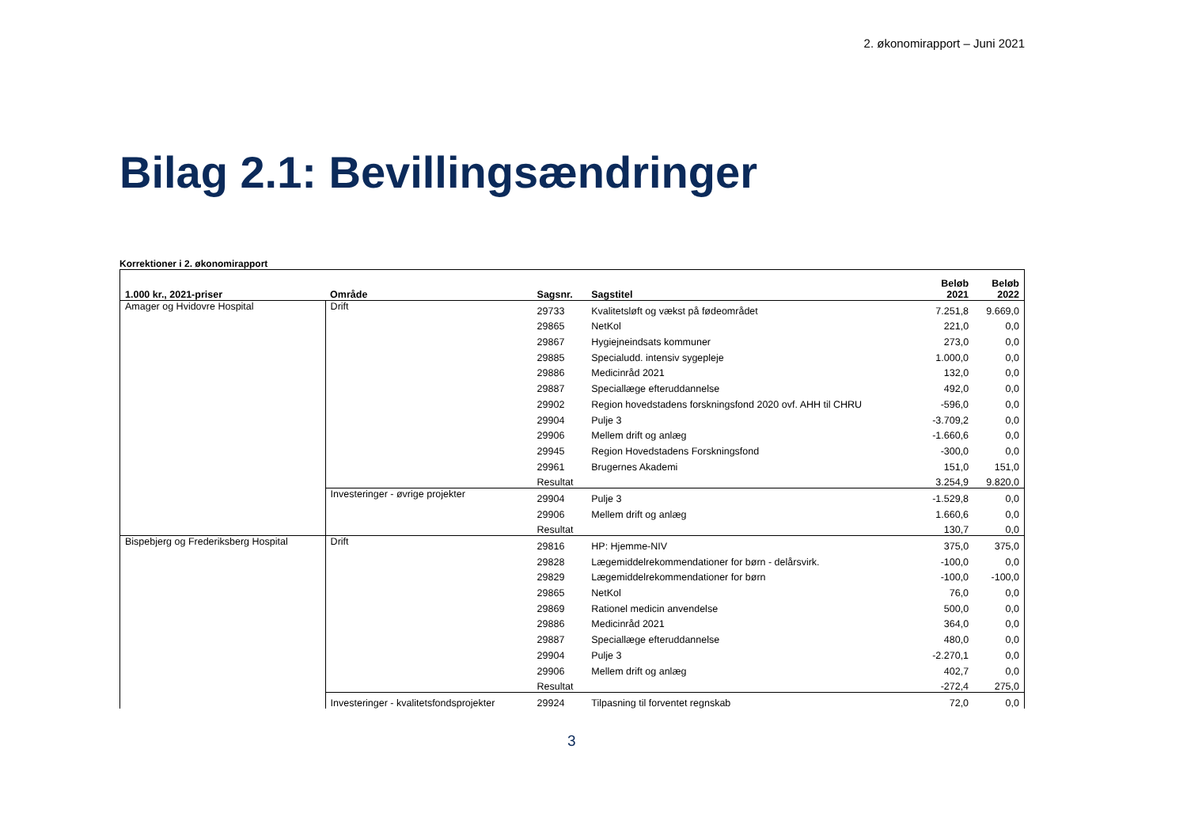2. økonomirapport – Juni 2021
Bilag 2.1: Bevillingsændringer
Korrektioner i 2. økonomirapport
| 1.000 kr., 2021-priser | Område | Sagsnr. | Sagstitel | Beløb 2021 | Beløb 2022 |
| --- | --- | --- | --- | --- | --- |
| Amager og Hvidovre Hospital | Drift | 29733 | Kvalitetsløft og vækst på fødeområdet | 7.251,8 | 9.669,0 |
| | | 29865 | NetKol | 221,0 | 0,0 |
| | | 29867 | Hygiejneindsats kommuner | 273,0 | 0,0 |
| | | 29885 | Specialudd. intensiv sygepleje | 1.000,0 | 0,0 |
| | | 29886 | Medicinråd 2021 | 132,0 | 0,0 |
| | | 29887 | Speciallæge efteruddannelse | 492,0 | 0,0 |
| | | 29902 | Region hovedstadens forskningsfond 2020 ovf. AHH til CHRU | -596,0 | 0,0 |
| | | 29904 | Pulje 3 | -3.709,2 | 0,0 |
| | | 29906 | Mellem drift og anlæg | -1.660,6 | 0,0 |
| | | 29945 | Region Hovedstadens Forskningsfond | -300,0 | 0,0 |
| | | 29961 | Brugernes Akademi | 151,0 | 151,0 |
| | | Resultat | | 3.254,9 | 9.820,0 |
| | Investeringer - øvrige projekter | 29904 | Pulje 3 | -1.529,8 | 0,0 |
| | | 29906 | Mellem drift og anlæg | 1.660,6 | 0,0 |
| | | Resultat | | 130,7 | 0,0 |
| Bispebjerg og Frederiksberg Hospital | Drift | 29816 | HP: Hjemme-NIV | 375,0 | 375,0 |
| | | 29828 | Lægemiddelrekommendationer for børn - delårsvirk. | -100,0 | 0,0 |
| | | 29829 | Lægemiddelrekommendationer for børn | -100,0 | -100,0 |
| | | 29865 | NetKol | 76,0 | 0,0 |
| | | 29869 | Rationel medicin anvendelse | 500,0 | 0,0 |
| | | 29886 | Medicinråd 2021 | 364,0 | 0,0 |
| | | 29887 | Speciallæge efteruddannelse | 480,0 | 0,0 |
| | | 29904 | Pulje 3 | -2.270,1 | 0,0 |
| | | 29906 | Mellem drift og anlæg | 402,7 | 0,0 |
| | | Resultat | | -272,4 | 275,0 |
| | Investeringer - kvalitetsfondsprojekter | 29924 | Tilpasning til forventet regnskab | 72,0 | 0,0 |
3